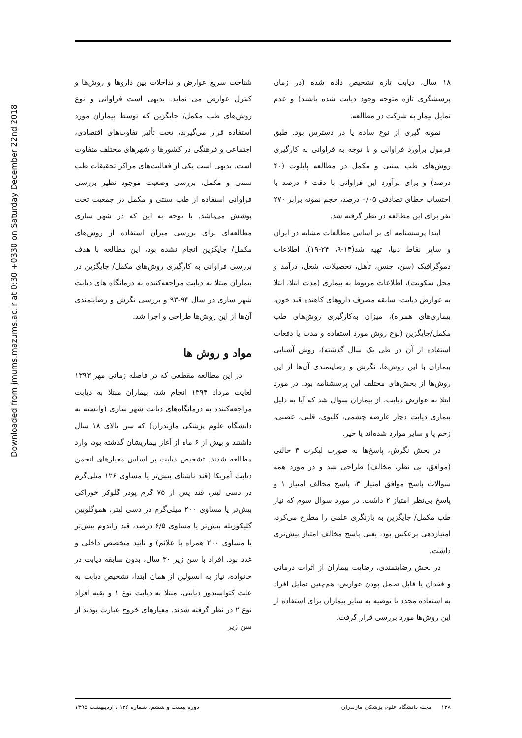Downloaded from jmums.mazums.ac.ir at 0:30 +0330 on Saturday December 22nd 2018
شناخت سریع عوارض و تداخلات بین داروها و روش‌ها و کنترل عوارض می نماید. بدیهی است فراوانی و نوع روش‌های طب مکمل/ جایگزین که توسط بیماران مورد استفاده قرار می‌گیرند، تحت تأثیر تفاوت‌های اقتصادی، اجتماعی و فرهنگی در کشورها و شهرهای مختلف متفاوت است. بدیهی است یکی از فعالیت‌های مراکز تحقیقات طب سنتی و مکمل، بررسی وضعیت موجود نظیر بررسی فراوانی استفاده از طب سنتی و مکمل در جمعیت تحت پوشش می‌باشد. با توجه به این که در شهر ساری مطالعه‌ای برای بررسی میزان استفاده از روش‌های مکمل/ جایگزین انجام نشده بود، این مطالعه با هدف بررسی فراوانی به کارگیری روش‌های مکمل/ جایگزین در بیماران مبتلا به دیابت مراجعه‌کننده به درمانگاه های دیابت شهر ساری در سال ۹۴-۹۳ و بررسی نگرش و رضایتمندی آن‌ها از این روش‌ها طراحی و اجرا شد.
مواد و روش ها
در این مطالعه مقطعی که در فاصله زمانی مهر ۱۳۹۳ لغایت مرداد ۱۳۹۴ انجام شد، بیماران مبتلا به دیابت مراجعه‌کننده به درمانگاه‌های دیابت شهر ساری (وابسته به دانشگاه علوم پزشکی مازندران) که سن بالای ۱۸ سال داشتند و بیش از ۶ ماه از آغاز بیماریشان گذشته بود، وارد مطالعه شدند. تشخیص دیابت بر اساس معیارهای انجمن دیابت آمریکا (قند ناشتای بیش‌تر یا مساوی ۱۲۶ میلی‌گرم در دسی لیتر، قند پس از ۷۵ گرم پودر گلوکز خوراکی بیش‌تر یا مساوی ۲۰۰ میلی‌گرم در دسی لیتر، هموگلوبین گلیکوزیله بیش‌تر یا مساوی ۶/۵ درصد، قند راندوم بیش‌تر یا مساوی ۲۰۰ همراه با علائم) و تائید متخصص داخلی و غدد بود. افراد با سن زیر ۳۰ سال، بدون سابقه دیابت در خانواده، نیاز به انسولین از همان ابتدا، تشخیص دیابت به علت کتواسیدوز دیابتی، مبتلا به دیابت نوع ۱ و بقیه افراد نوع ۲ در نظر گرفته شدند. معیارهای خروج عبارت بودند از سن زیر
۱۸ سال، دیابت تازه تشخیص داده شده (در زمان پرسشگری تازه متوجه وجود دیابت شده باشند) و عدم تمایل بیمار به شرکت در مطالعه.
نمونه گیری از نوع ساده یا در دسترس بود. طبق فرمول برآورد فراوانی و با توجه به فراوانی به کارگیری روش‌های طب سنتی و مکمل در مطالعه پایلوت (۴۰ درصد) و برای برآورد این فراوانی با دقت ۶ درصد با احتساب خطای تصادفی ۰/۰۵ درصد، حجم نمونه برابر ۲۷۰ نفر برای این مطالعه در نظر گرفته شد.
ابتدا پرسشنامه ای بر اساس مطالعات مشابه در ایران و سایر نقاط دنیا، تهیه شد(۱۴-۹، ۲۴-۱۹). اطلاعات دموگرافیک (سن، جنس، تأهل، تحصیلات، شغل، درآمد و محل سکونت)، اطلاعات مربوط به بیماری (مدت ابتلا، ابتلا به عوارض دیابت، سابقه مصرف داروهای کاهنده قند خون، بیماری‌های همراه)، میزان به‌کارگیری روش‌های طب مکمل/جایگزین (نوع روش مورد استفاده و مدت یا دفعات استفاده از آن در طی یک سال گذشته)، روش آشنایی بیماران با این روش‌ها، نگرش و رضایتمندی آن‌ها از این روش‌ها از بخش‌های مختلف این پرسشنامه بود. در مورد ابتلا به عوارض دیابت، از بیماران سوال شد که آیا به دلیل بیماری دیابت دچار عارضه چشمی، کلیوی، قلبی، عصبی، زخم پا و سایر موارد شده‌اند یا خیر.
در بخش نگرش، پاسخ‌ها به صورت لیکرت ۳ حالتی (موافق، بی نظر، مخالف) طراحی شد و در مورد همه سوالات پاسخ موافق امتیاز ۳، پاسخ مخالف امتیاز ۱ و پاسخ بی‌نظر امتیاز ۲ داشت. در مورد سوال سوم که نیاز طب مکمل/ جایگزین به بازنگری علمی را مطرح می‌کرد، امتیازدهی برعکس بود، یعنی پاسخ مخالف امتیاز بیش‌تری داشت.
در بخش رضایتمندی، رضایت بیماران از اثرات درمانی و فقدان یا قابل تحمل بودن عوارض، هم‌چنین تمایل افراد به استفاده مجدد یا توصیه به سایر بیماران برای استفاده از این روش‌ها مورد بررسی قرار گرفت.
۱۳۸ مجله دانشگاه علوم پزشکی مازندران دوره بیست و ششم، شماره ۱۳۶ ، اردیبهشت ۱۳۹۵